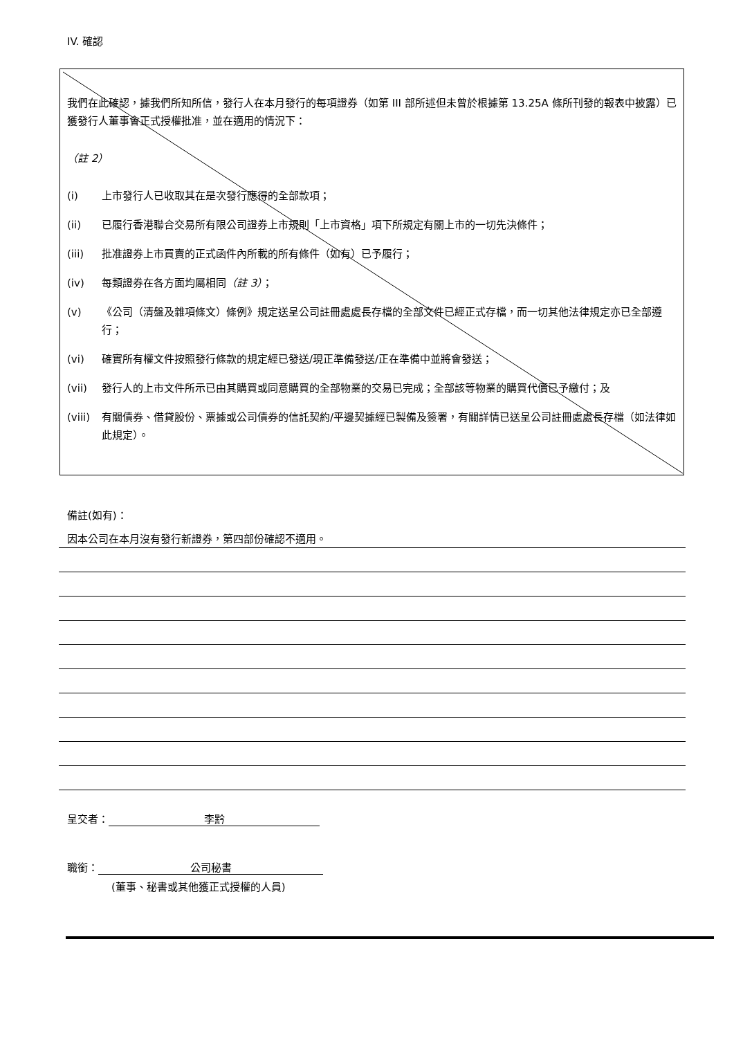IV. 確認
我們在此確認，據我們所知所信，發行人在本月發行的每項證券（如第 III 部所述但未曾於根據第 13.25A 條所刊發的報表中披露）已獲發行人董事會正式授權批准，並在適用的情況下：
（註 2）
(i) 上市發行人已收取其在是次發行應得的全部款項；
(ii) 已履行香港聯合交易所有限公司證券上市規則「上市資格」項下所規定有關上市的一切先決條件；
(iii) 批准證券上市買賣的正式函件內所載的所有條件（如有）已予履行；
(iv) 每類證券在各方面均屬相同（註 3）；
(v) 《公司（清盤及雜項條文）條例》規定送呈公司註冊處處長存檔的全部文件已經正式存檔，而一切其他法律規定亦已全部遵行；
(vi) 確實所有權文件按照發行條款的規定經已發送/現正準備發送/正在準備中並將會發送；
(vii) 發行人的上市文件所示已由其購買或同意購買的全部物業的交易已完成；全部該等物業的購買代價已予繳付；及
(viii) 有關債券、借貸股份、票據或公司債券的信託契約/平邊契據經已製備及簽署，有關詳情已送呈公司註冊處處長存檔（如法律如此規定）。
備註(如有)：
因本公司在本月沒有發行新證券，第四部份確認不適用。
呈交者： 李黔
職銜： 公司秘書
(董事、秘書或其他獲正式授權的人員)